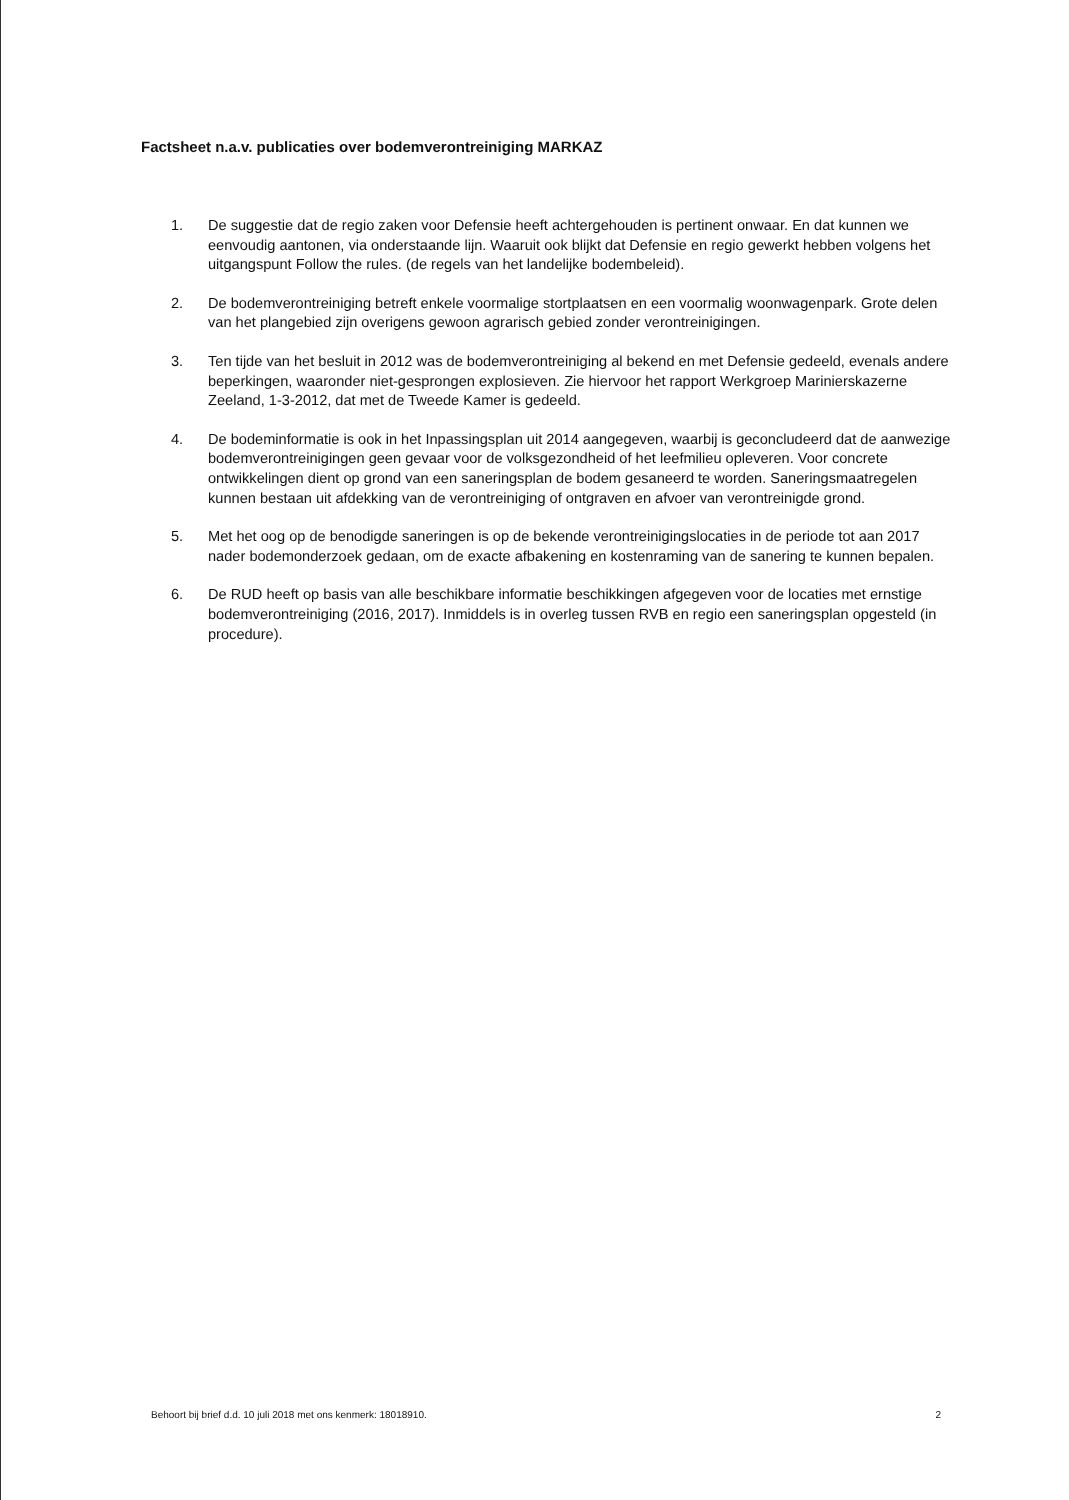Factsheet n.a.v. publicaties over bodemverontreiniging MARKAZ
1. De suggestie dat de regio zaken voor Defensie heeft achtergehouden is pertinent onwaar. En dat kunnen we eenvoudig aantonen, via onderstaande lijn. Waaruit ook blijkt dat Defensie en regio gewerkt hebben volgens het uitgangspunt Follow the rules. (de regels van het landelijke bodembeleid).
2. De bodemverontreiniging betreft enkele voormalige stortplaatsen en een voormalig woonwagenpark. Grote delen van het plangebied zijn overigens gewoon agrarisch gebied zonder verontreinigingen.
3. Ten tijde van het besluit in 2012 was de bodemverontreiniging al bekend en met Defensie gedeeld, evenals andere beperkingen, waaronder niet-gesprongen explosieven. Zie hiervoor het rapport Werkgroep Marinierskazerne Zeeland, 1-3-2012, dat met de Tweede Kamer is gedeeld.
4. De bodeminformatie is ook in het Inpassingsplan uit 2014 aangegeven, waarbij is geconcludeerd dat de aanwezige bodemverontreinigingen geen gevaar voor de volksgezondheid of het leefmilieu opleveren. Voor concrete ontwikkelingen dient op grond van een saneringsplan de bodem gesaneerd te worden. Saneringsmaatregelen kunnen bestaan uit afdekking van de verontreiniging of ontgraven en afvoer van verontreinigde grond.
5. Met het oog op de benodigde saneringen is op de bekende verontreinigingslocaties in de periode tot aan 2017 nader bodemonderzoek gedaan, om de exacte afbakening en kostenraming van de sanering te kunnen bepalen.
6. De RUD heeft op basis van alle beschikbare informatie beschikkingen afgegeven voor de locaties met ernstige bodemverontreiniging (2016, 2017). Inmiddels is in overleg tussen RVB en regio een saneringsplan opgesteld (in procedure).
Behoort bij brief d.d. 10 juli 2018 met ons kenmerk: 18018910. 2